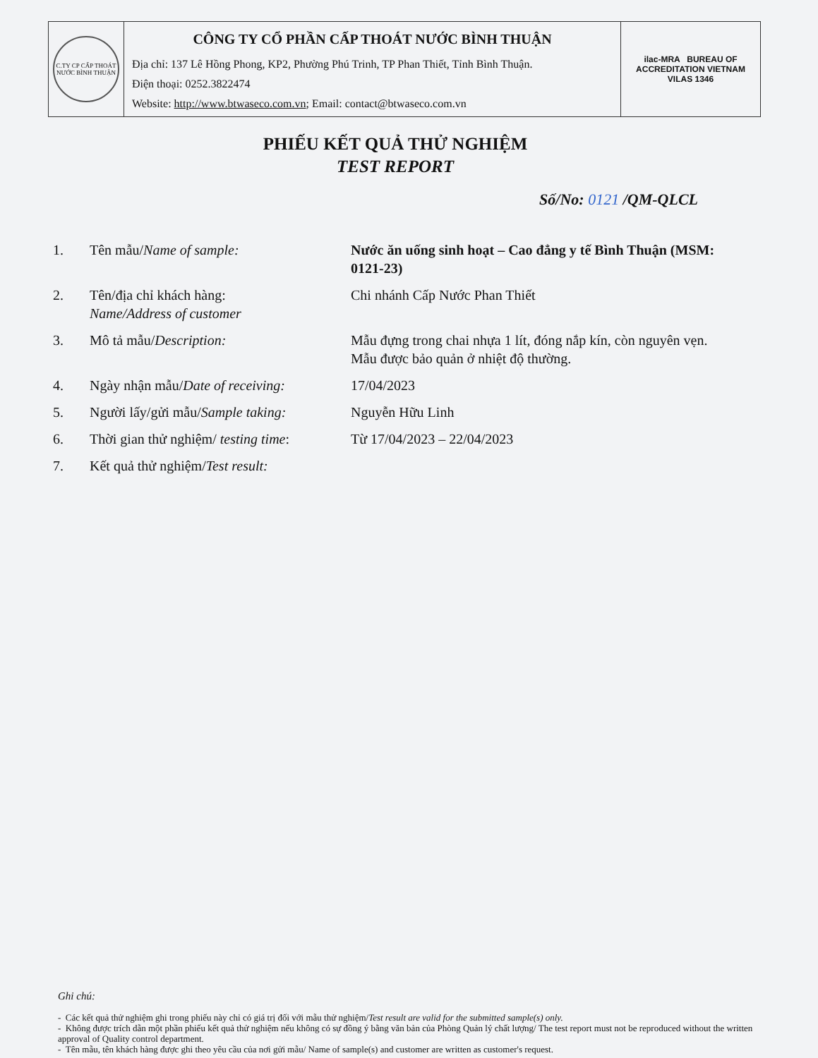| C.TY CP CẤP THOÁT NƯỚC BÌNH THUẬN | CÔNG TY CỔ PHẦN CẤP THOÁT NƯỚC BÌNH THUẬN Địa chỉ: 137 Lê Hồng Phong, KP2, Phường Phú Trinh, TP Phan Thiết, Tỉnh Bình Thuận. Điện thoại: 0252.3822474 Website: http://www.btwaseco.com.vn ; Email: contact@btwaseco.com.vn | ilac-MRA BUREAU OF ACCREDITATION VIETNAM VILAS 1346 |
PHIẾU KẾT QUẢ THỬ NGHIỆM
TEST REPORT
Số/No: 0121 /QM-QLCL
| 1. | Tên mẫu/ Name of sample: | Nước ăn uống sinh hoạt – Cao đẳng y tế Bình Thuận (MSM: 0121-23) |
| 2. | Tên/địa chỉ khách hàng: Name/Address of customer | Chi nhánh Cấp Nước Phan Thiết |
| 3. | Mô tả mẫu/ Description: | Mẫu đựng trong chai nhựa 1 lít, đóng nắp kín, còn nguyên vẹn. Mẫu được bảo quản ở nhiệt độ thường. |
| 4. | Ngày nhận mẫu/ Date of receiving: | 17/04/2023 |
| 5. | Người lấy/gửi mẫu/ Sample taking: | Nguyễn Hữu Linh |
| 6. | Thời gian thử nghiệm/ testing time : | Từ 17/04/2023 – 22/04/2023 |
| 7. | Kết quả thử nghiệm/ Test result: | |
Ghi chú:
- Các kết quả thử nghiệm ghi trong phiếu này chỉ có giá trị đối với mẫu thử nghiệm/Test result are valid for the submitted sample(s) only.
- Không được trích dẫn một phần phiếu kết quả thử nghiệm nếu không có sự đồng ý bằng văn bản của Phòng Quản lý chất lượng/ The test report must not be reproduced without the written approval of Quality control department.
- Tên mẫu, tên khách hàng được ghi theo yêu cầu của nơi gửi mẫu/ Name of sample(s) and customer are written as customer's request.